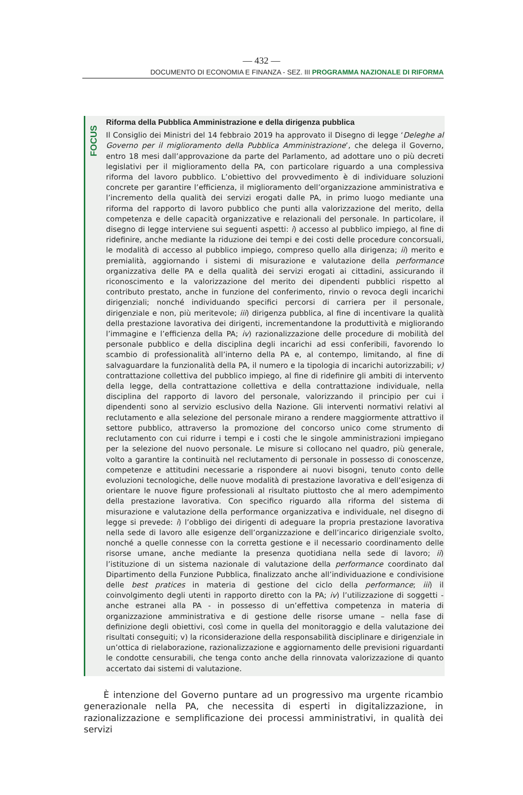— 432 —
DOCUMENTO DI ECONOMIA E FINANZA - SEZ. III PROGRAMMA NAZIONALE DI RIFORMA
FOCUS
Riforma della Pubblica Amministrazione e della dirigenza pubblica
Il Consiglio dei Ministri del 14 febbraio 2019 ha approvato il Disegno di legge ‘Deleghe al Governo per il miglioramento della Pubblica Amministrazione’, che delega il Governo, entro 18 mesi dall’approvazione da parte del Parlamento, ad adottare uno o più decreti legislativi per il miglioramento della PA, con particolare riguardo a una complessiva riforma del lavoro pubblico. L’obiettivo del provvedimento è di individuare soluzioni concrete per garantire l’efficienza, il miglioramento dell’organizzazione amministrativa e l’incremento della qualità dei servizi erogati dalle PA, in primo luogo mediante una riforma del rapporto di lavoro pubblico che punti alla valorizzazione del merito, della competenza e delle capacità organizzative e relazionali del personale. In particolare, il disegno di legge interviene sui seguenti aspetti: i) accesso al pubblico impiego, al fine di ridefinire, anche mediante la riduzione dei tempi e dei costi delle procedure concorsuali, le modalità di accesso al pubblico impiego, compreso quello alla dirigenza; ii) merito e premialità, aggiornando i sistemi di misurazione e valutazione della performance organizzativa delle PA e della qualità dei servizi erogati ai cittadini, assicurando il riconoscimento e la valorizzazione del merito dei dipendenti pubblici rispetto al contributo prestato, anche in funzione del conferimento, rinvio o revoca degli incarichi dirigenziali; nonché individuando specifici percorsi di carriera per il personale, dirigenziale e non, più meritevole; iii) dirigenza pubblica, al fine di incentivare la qualità della prestazione lavorativa dei dirigenti, incrementandone la produttività e migliorando l’immagine e l’efficienza della PA; iv) razionalizzazione delle procedure di mobilità del personale pubblico e della disciplina degli incarichi ad essi conferibili, favorendo lo scambio di professionalità all’interno della PA e, al contempo, limitando, al fine di salvaguardare la funzionalità della PA, il numero e la tipologia di incarichi autorizzabili; v) contrattazione collettiva del pubblico impiego, al fine di ridefinire gli ambiti di intervento della legge, della contrattazione collettiva e della contrattazione individuale, nella disciplina del rapporto di lavoro del personale, valorizzando il principio per cui i dipendenti sono al servizio esclusivo della Nazione. Gli interventi normativi relativi al reclutamento e alla selezione del personale mirano a rendere maggiormente attrattivo il settore pubblico, attraverso la promozione del concorso unico come strumento di reclutamento con cui ridurre i tempi e i costi che le singole amministrazioni impiegano per la selezione del nuovo personale. Le misure si collocano nel quadro, più generale, volto a garantire la continuità nel reclutamento di personale in possesso di conoscenze, competenze e attitudini necessarie a rispondere ai nuovi bisogni, tenuto conto delle evoluzioni tecnologiche, delle nuove modalità di prestazione lavorativa e dell’esigenza di orientare le nuove figure professionali al risultato piuttosto che al mero adempimento della prestazione lavorativa. Con specifico riguardo alla riforma del sistema di misurazione e valutazione della performance organizzativa e individuale, nel disegno di legge si prevede: i) l’obbligo dei dirigenti di adeguare la propria prestazione lavorativa nella sede di lavoro alle esigenze dell’organizzazione e dell’incarico dirigenziale svolto, nonché a quelle connesse con la corretta gestione e il necessario coordinamento delle risorse umane, anche mediante la presenza quotidiana nella sede di lavoro; ii) l’istituzione di un sistema nazionale di valutazione della performance coordinato dal Dipartimento della Funzione Pubblica, finalizzato anche all’individuazione e condivisione delle best pratices in materia di gestione del ciclo della performance; iii) il coinvolgimento degli utenti in rapporto diretto con la PA; iv) l’utilizzazione di soggetti - anche estranei alla PA - in possesso di un’effettiva competenza in materia di organizzazione amministrativa e di gestione delle risorse umane – nella fase di definizione degli obiettivi, così come in quella del monitoraggio e della valutazione dei risultati conseguiti; v) la riconsiderazione della responsabilità disciplinare e dirigenziale in un’ottica di rielaborazione, razionalizzazione e aggiornamento delle previsioni riguardanti le condotte censurabili, che tenga conto anche della rinnovata valorizzazione di quanto accertato dai sistemi di valutazione.
È intenzione del Governo puntare ad un progressivo ma urgente ricambio generazionale nella PA, che necessita di esperti in digitalizzazione, in razionalizzazione e semplificazione dei processi amministrativi, in qualità dei servizi